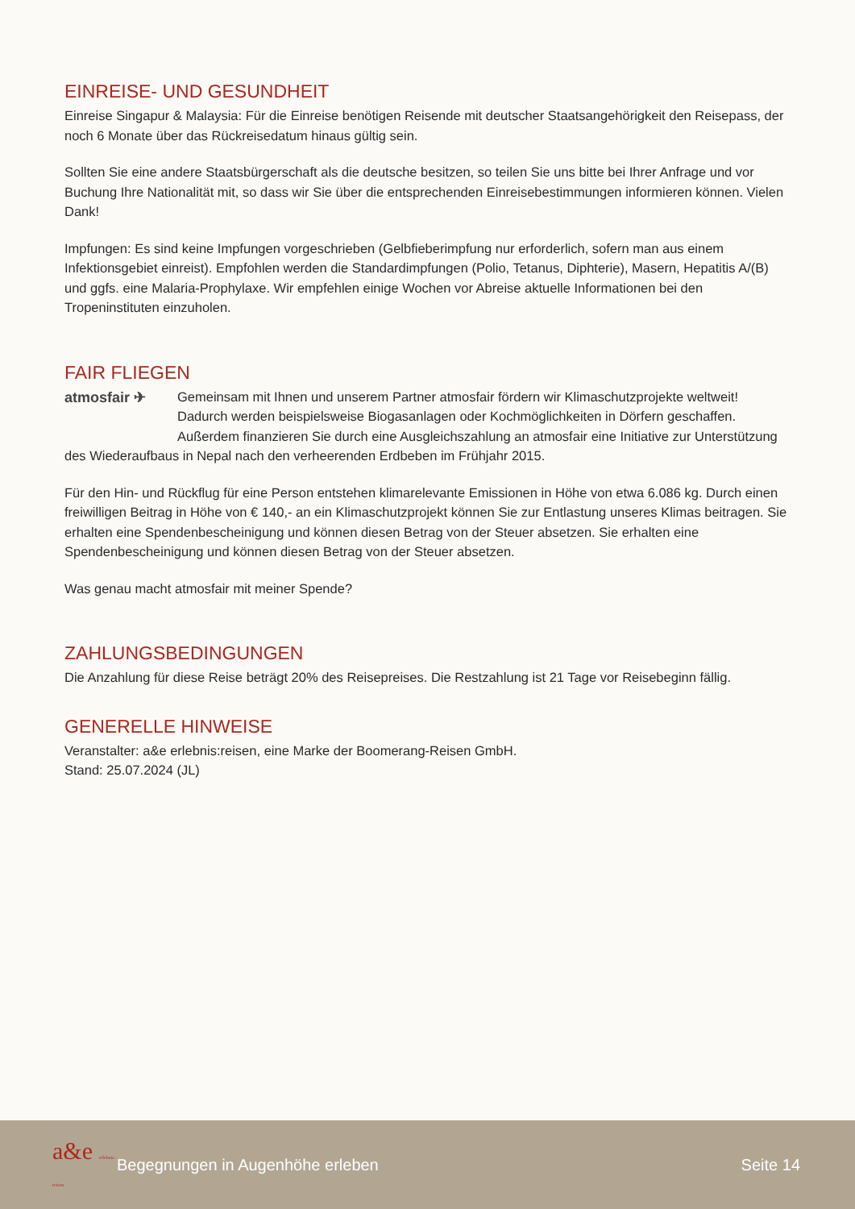EINREISE- UND GESUNDHEIT
Einreise Singapur & Malaysia: Für die Einreise benötigen Reisende mit deutscher Staatsangehörigkeit den Reisepass, der noch 6 Monate über das Rückreisedatum hinaus gültig sein.
Sollten Sie eine andere Staatsbürgerschaft als die deutsche besitzen, so teilen Sie uns bitte bei Ihrer Anfrage und vor Buchung Ihre Nationalität mit, so dass wir Sie über die entsprechenden Einreisebestimmungen informieren können. Vielen Dank!
Impfungen: Es sind keine Impfungen vorgeschrieben (Gelbfieberimpfung nur erforderlich, sofern man aus einem Infektionsgebiet einreist). Empfohlen werden die Standardimpfungen (Polio, Tetanus, Diphterie), Masern, Hepatitis A/(B) und ggfs. eine Malaria-Prophylaxe. Wir empfehlen einige Wochen vor Abreise aktuelle Informationen bei den Tropeninstituten einzuholen.
FAIR FLIEGEN
atmosfair ✈
Gemeinsam mit Ihnen und unserem Partner atmosfair fördern wir Klimaschutzprojekte weltweit! Dadurch werden beispielsweise Biogasanlagen oder Kochmöglichkeiten in Dörfern geschaffen. Außerdem finanzieren Sie durch eine Ausgleichszahlung an atmosfair eine Initiative zur Unterstützung des Wiederaufbaus in Nepal nach den verheerenden Erdbeben im Frühjahr 2015.
Für den Hin- und Rückflug für eine Person entstehen klimarelevante Emissionen in Höhe von etwa 6.086 kg. Durch einen freiwilligen Beitrag in Höhe von € 140,- an ein Klimaschutzprojekt können Sie zur Entlastung unseres Klimas beitragen. Sie erhalten eine Spendenbescheinigung und können diesen Betrag von der Steuer absetzen. Sie erhalten eine Spendenbescheinigung und können diesen Betrag von der Steuer absetzen.
Was genau macht atmosfair mit meiner Spende?
ZAHLUNGSBEDINGUNGEN
Die Anzahlung für diese Reise beträgt 20% des Reisepreises. Die Restzahlung ist 21 Tage vor Reisebeginn fällig.
GENERELLE HINWEISE
Veranstalter: a&e erlebnis:reisen, eine Marke der Boomerang-Reisen GmbH.
Stand: 25.07.2024 (JL)
a&e erlebnis : reisen
Begegnungen in Augenhöhe erleben
Seite 14